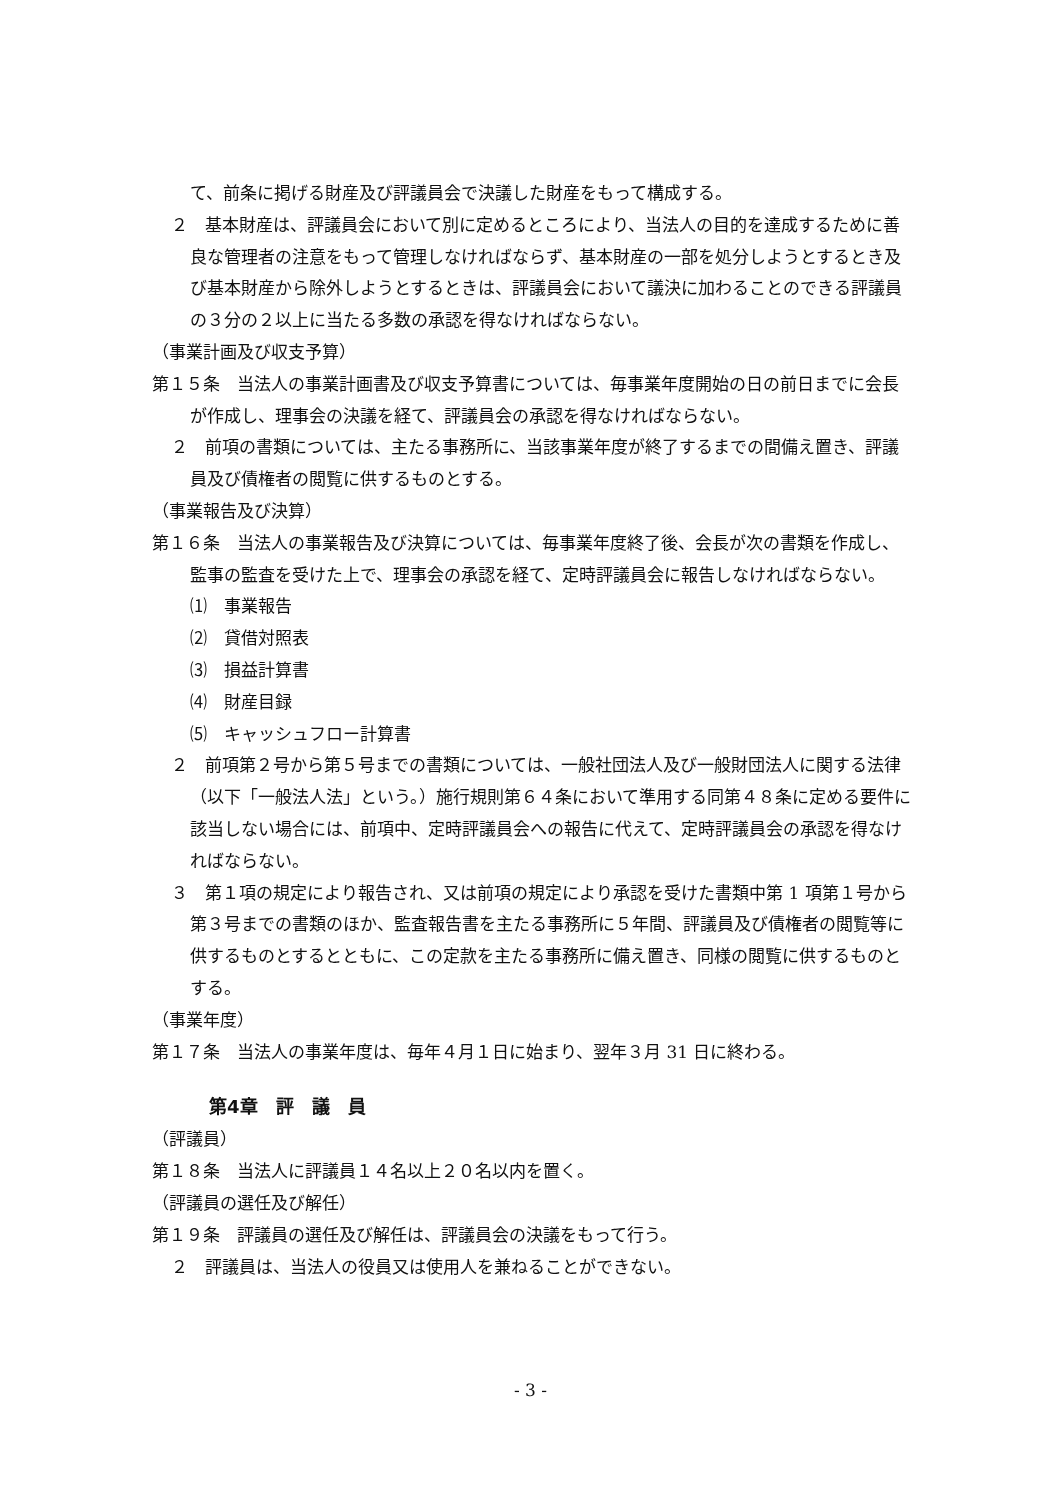て、前条に掲げる財産及び評議員会で決議した財産をもって構成する。
２　基本財産は、評議員会において別に定めるところにより、当法人の目的を達成するために善良な管理者の注意をもって管理しなければならず、基本財産の一部を処分しようとするとき及び基本財産から除外しようとするときは、評議員会において議決に加わることのできる評議員の３分の２以上に当たる多数の承認を得なければならない。
（事業計画及び収支予算）
第１５条　当法人の事業計画書及び収支予算書については、毎事業年度開始の日の前日までに会長が作成し、理事会の決議を経て、評議員会の承認を得なければならない。
２　前項の書類については、主たる事務所に、当該事業年度が終了するまでの間備え置き、評議員及び債権者の閲覧に供するものとする。
（事業報告及び決算）
第１６条　当法人の事業報告及び決算については、毎事業年度終了後、会長が次の書類を作成し、監事の監査を受けた上で、理事会の承認を経て、定時評議員会に報告しなければならない。
⑴　事業報告
⑵　貸借対照表
⑶　損益計算書
⑷　財産目録
⑸　キャッシュフロー計算書
２　前項第２号から第５号までの書類については、一般社団法人及び一般財団法人に関する法律（以下「一般法人法」という。）施行規則第６４条において準用する同第４８条に定める要件に該当しない場合には、前項中、定時評議員会への報告に代えて、定時評議員会の承認を得なければならない。
３　第１項の規定により報告され、又は前項の規定により承認を受けた書類中第 1 項第１号から第３号までの書類のほか、監査報告書を主たる事務所に５年間、評議員及び債権者の閲覧等に供するものとするとともに、この定款を主たる事務所に備え置き、同様の閲覧に供するものとする。
（事業年度）
第１７条　当法人の事業年度は、毎年４月１日に始まり、翌年３月 31 日に終わる。
第4章　評　議　員
（評議員）
第１８条　当法人に評議員１４名以上２０名以内を置く。
（評議員の選任及び解任）
第１９条　評議員の選任及び解任は、評議員会の決議をもって行う。
２　評議員は、当法人の役員又は使用人を兼ねることができない。
- 3 -